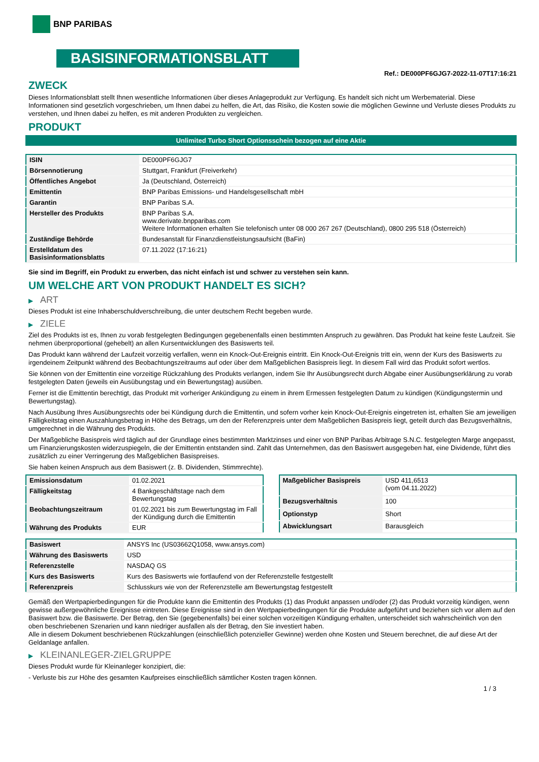BNP PARIBAS
BASISINFORMATIONSBLATT
Ref.: DE000PF6GJG7-2022-11-07T17:16:21
ZWECK
Dieses Informationsblatt stellt Ihnen wesentliche Informationen über dieses Anlageprodukt zur Verfügung. Es handelt sich nicht um Werbematerial. Diese Informationen sind gesetzlich vorgeschrieben, um Ihnen dabei zu helfen, die Art, das Risiko, die Kosten sowie die möglichen Gewinne und Verluste dieses Produkts zu verstehen, und Ihnen dabei zu helfen, es mit anderen Produkten zu vergleichen.
PRODUKT
Unlimited Turbo Short Optionsschein bezogen auf eine Aktie
| ISIN | DE000PF6GJG7 |
| Börsennotierung | Stuttgart, Frankfurt (Freiverkehr) |
| Öffentliches Angebot | Ja (Deutschland, Österreich) |
| Emittentin | BNP Paribas Emissions- und Handelsgesellschaft mbH |
| Garantin | BNP Paribas S.A. |
| Hersteller des Produkts | BNP Paribas S.A. www.derivate.bnpparibas.com Weitere Informationen erhalten Sie telefonisch unter 08 000 267 267 (Deutschland), 0800 295 518 (Österreich) |
| Zuständige Behörde | Bundesanstalt für Finanzdienstleistungsaufsicht (BaFin) |
| Erstelldatum des Basisinformationsblatts | 07.11.2022 (17:16:21) |
Sie sind im Begriff, ein Produkt zu erwerben, das nicht einfach ist und schwer zu verstehen sein kann.
UM WELCHE ART VON PRODUKT HANDELT ES SICH?
▶ ART
Dieses Produkt ist eine Inhaberschuldverschreibung, die unter deutschem Recht begeben wurde.
▶ ZIELE
Ziel des Produkts ist es, Ihnen zu vorab festgelegten Bedingungen gegebenenfalls einen bestimmten Anspruch zu gewähren. Das Produkt hat keine feste Laufzeit. Sie nehmen überproportional (gehebelt) an allen Kursentwicklungen des Basiswerts teil.
Das Produkt kann während der Laufzeit vorzeitig verfallen, wenn ein Knock-Out-Ereignis eintritt. Ein Knock-Out-Ereignis tritt ein, wenn der Kurs des Basiswerts zu irgendeinem Zeitpunkt während des Beobachtungszeitraums auf oder über dem Maßgeblichen Basispreis liegt. In diesem Fall wird das Produkt sofort wertlos.
Sie können von der Emittentin eine vorzeitige Rückzahlung des Produkts verlangen, indem Sie Ihr Ausübungsrecht durch Abgabe einer Ausübungserklärung zu vorab festgelegten Daten (jeweils ein Ausübungstag und ein Bewertungstag) ausüben.
Ferner ist die Emittentin berechtigt, das Produkt mit vorheriger Ankündigung zu einem in ihrem Ermessen festgelegten Datum zu kündigen (Kündigungstermin und Bewertungstag).
Nach Ausübung Ihres Ausübungsrechts oder bei Kündigung durch die Emittentin, und sofern vorher kein Knock-Out-Ereignis eingetreten ist, erhalten Sie am jeweiligen Fälligkeitstag einen Auszahlungsbetrag in Höhe des Betrags, um den der Referenzpreis unter dem Maßgeblichen Basispreis liegt, geteilt durch das Bezugsverhältnis, umgerechnet in die Währung des Produkts.
Der Maßgebliche Basispreis wird täglich auf der Grundlage eines bestimmten Marktzinses und einer von BNP Paribas Arbitrage S.N.C. festgelegten Marge angepasst, um Finanzierungskosten widerzuspiegeln, die der Emittentin entstanden sind. Zahlt das Unternehmen, das den Basiswert ausgegeben hat, eine Dividende, führt dies zusätzlich zu einer Verringerung des Maßgeblichen Basispreises.
Sie haben keinen Anspruch aus dem Basiswert (z. B. Dividenden, Stimmrechte).
| Emissionsdatum | 01.02.2021 |
| Fälligkeitstag | 4 Bankgeschäftstage nach dem Bewertungstag |
| Beobachtungszeitraum | 01.02.2021 bis zum Bewertungstag im Fall der Kündigung durch die Emittentin |
| Währung des Produkts | EUR |
| Maßgeblicher Basispreis | USD 411,6513 (vom 04.11.2022) |
| Bezugsverhältnis | 100 |
| Optionstyp | Short |
| Abwicklungsart | Barausgleich |
| Basiswert | ANSYS Inc (US03662Q1058, www.ansys.com) |
| Währung des Basiswerts | USD |
| Referenzstelle | NASDAQ GS |
| Kurs des Basiswerts | Kurs des Basiswerts wie fortlaufend von der Referenzstelle festgestellt |
| Referenzpreis | Schlusskurs wie von der Referenzstelle am Bewertungstag festgestellt |
Gemäß den Wertpapierbedingungen für die Produkte kann die Emittentin des Produkts (1) das Produkt anpassen und/oder (2) das Produkt vorzeitig kündigen, wenn gewisse außergewöhnliche Ereignisse eintreten. Diese Ereignisse sind in den Wertpapierbedingungen für die Produkte aufgeführt und beziehen sich vor allem auf den Basiswert bzw. die Basiswerte. Der Betrag, den Sie (gegebenenfalls) bei einer solchen vorzeitigen Kündigung erhalten, unterscheidet sich wahrscheinlich von den oben beschriebenen Szenarien und kann niedriger ausfallen als der Betrag, den Sie investiert haben.
Alle in diesem Dokument beschriebenen Rückzahlungen (einschließlich potenzieller Gewinne) werden ohne Kosten und Steuern berechnet, die auf diese Art der Geldanlage anfallen.
▶ KLEINANLEGER-ZIELGRUPPE
Dieses Produkt wurde für Kleinanleger konzipiert, die:
- Verluste bis zur Höhe des gesamten Kaufpreises einschließlich sämtlicher Kosten tragen können.
1 / 3